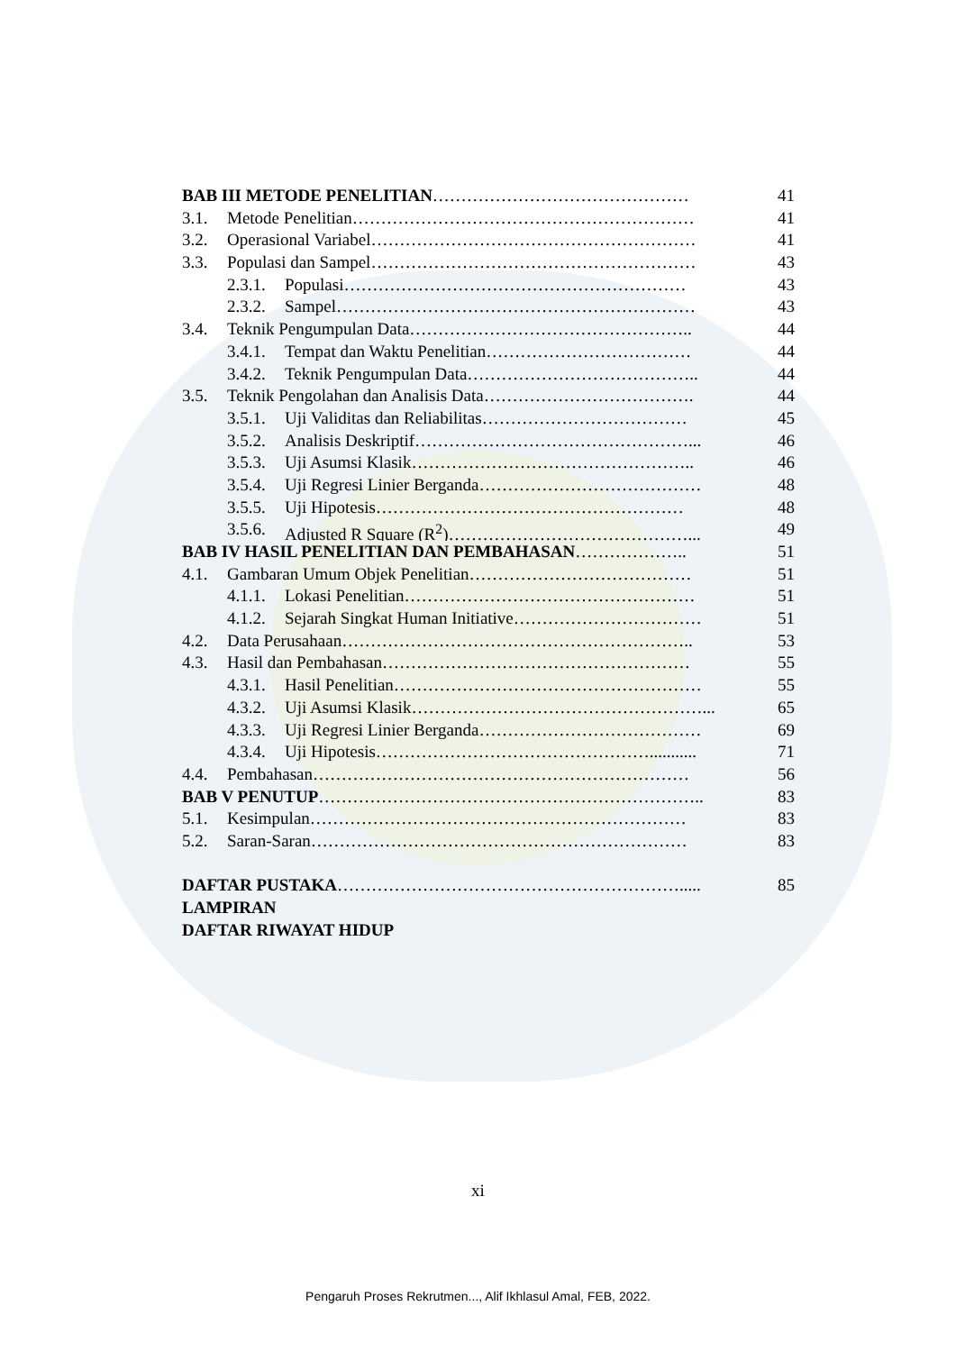BAB III METODE PENELITIAN……………………………………… 41
3.1. Metode Penelitian…………………………………………………… 41
3.2. Operasional Variabel………………………………………………… 41
3.3. Populasi dan Sampel………………………………………………… 43
2.3.1. Populasi…………………………………………………… 43
2.3.2. Sampel……………………………………………………… 43
3.4. Teknik Pengumpulan Data………………………………………….. 44
3.4.1. Tempat dan Waktu Penelitian……………………………… 44
3.4.2. Teknik Pengumpulan Data………………………………….. 44
3.5. Teknik Pengolahan dan Analisis Data………………………………. 44
3.5.1. Uji Validitas dan Reliabilitas……………………………… 45
3.5.2. Analisis Deskriptif…………………………………………... 46
3.5.3. Uji Asumsi Klasik………………………………………….. 46
3.5.4. Uji Regresi Linier Berganda………………………………… 48
3.5.5. Uji Hipotesis……………………………………………… 48
3.5.6. Adjusted R Square (R<sup>2</sup>)……………………………………... 49
BAB IV HASIL PENELITIAN DAN PEMBAHASAN……………….. 51
4.1. Gambaran Umum Objek Penelitian………………………………… 51
4.1.1. Lokasi Penelitian…………………………………………… 51
4.1.2. Sejarah Singkat Human Initiative…………………………… 51
4.2. Data Perusahaan…………………………………………………….. 53
4.3. Hasil dan Pembahasan……………………………………………… 55
4.3.1. Hasil Penelitian……………………………………………… 55
4.3.2. Uji Asumsi Klasik……………………………………………... 65
4.3.3. Uji Regresi Linier Berganda………………………………… 69
4.3.4. Uji Hipotesis…………………………………………........... 71
4.4. Pembahasan………………………………………………………… 56
BAB V PENUTUP………………………………………………………….. 83
5.1. Kesimpulan………………………………………………………… 83
5.2. Saran-Saran………………………………………………………… 83
DAFTAR PUSTAKA……………………………………………………..... 85
LAMPIRAN
DAFTAR RIWAYAT HIDUP
xi
Pengaruh Proses Rekrutmen..., Alif Ikhlasul Amal, FEB, 2022.